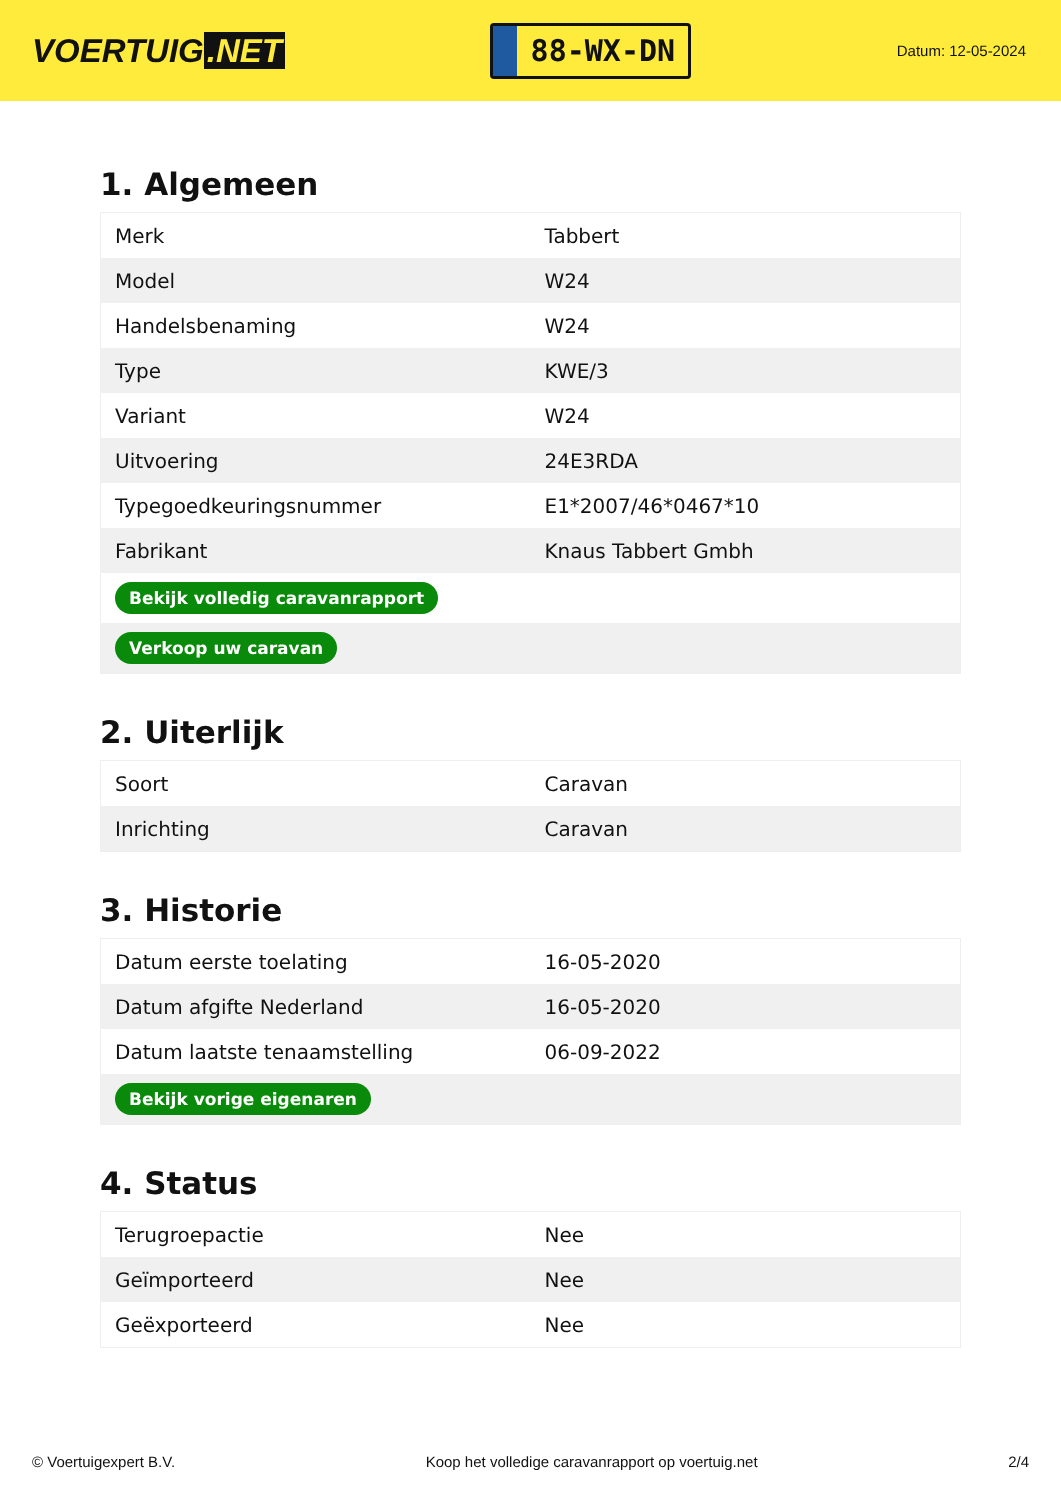VOERTUIG.NET
88-WX-DN
Datum: 12-05-2024
1. Algemeen
| Merk | Tabbert |
| Model | W24 |
| Handelsbenaming | W24 |
| Type | KWE/3 |
| Variant | W24 |
| Uitvoering | 24E3RDA |
| Typegoedkeuringsnummer | E1*2007/46*0467*10 |
| Fabrikant | Knaus Tabbert Gmbh |
| Bekijk volledig caravanrapport | |
| Verkoop uw caravan | |
2. Uiterlijk
| Soort | Caravan |
| Inrichting | Caravan |
3. Historie
| Datum eerste toelating | 16-05-2020 |
| Datum afgifte Nederland | 16-05-2020 |
| Datum laatste tenaamstelling | 06-09-2022 |
| Bekijk vorige eigenaren | |
4. Status
| Terugroepactie | Nee |
| Geïmporteerd | Nee |
| Geëxporteerd | Nee |
© Voertuigexpert B.V. Koop het volledige caravanrapport op voertuig.net 2/4